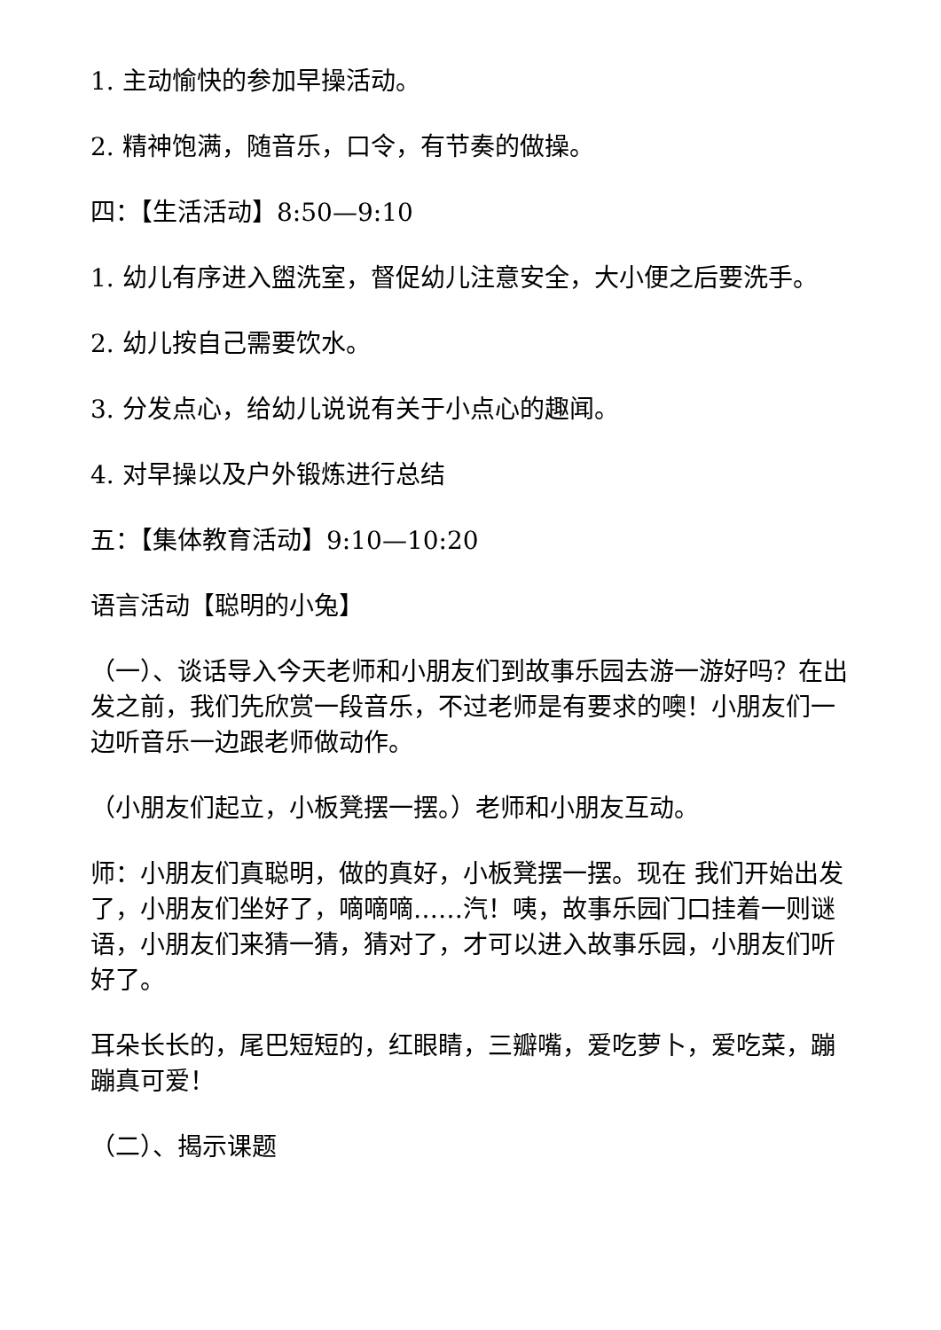1. 主动愉快的参加早操活动。
2. 精神饱满，随音乐，口令，有节奏的做操。
四：【生活活动】8:50—9:10
1. 幼儿有序进入盥洗室，督促幼儿注意安全，大小便之后要洗手。
2. 幼儿按自己需要饮水。
3. 分发点心，给幼儿说说有关于小点心的趣闻。
4. 对早操以及户外锻炼进行总结
五：【集体教育活动】9:10—10:20
语言活动【聪明的小兔】
（一）、谈话导入今天老师和小朋友们到故事乐园去游一游好吗？在出发之前，我们先欣赏一段音乐，不过老师是有要求的噢！小朋友们一边听音乐一边跟老师做动作。
（小朋友们起立，小板凳摆一摆。）老师和小朋友互动。
师：小朋友们真聪明，做的真好，小板凳摆一摆。现在 我们开始出发了，小朋友们坐好了，嘀嘀嘀……汽！咦，故事乐园门口挂着一则谜语，小朋友们来猜一猜，猜对了，才可以进入故事乐园，小朋友们听好了。
耳朵长长的，尾巴短短的，红眼睛，三瓣嘴，爱吃萝卜，爱吃菜，蹦蹦真可爱！
（二）、揭示课题